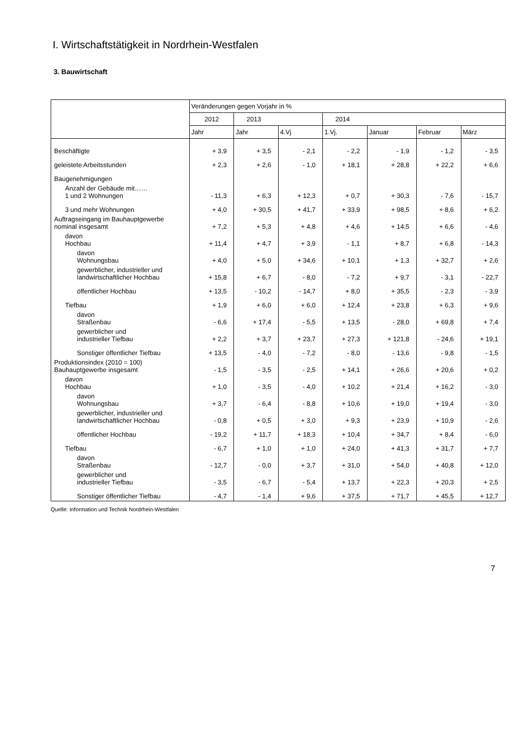I. Wirtschaftstätigkeit in Nordrhein-Westfalen
3. Bauwirtschaft
| | Veränderungen gegen Vorjahr in % | | | | | | |
| --- | --- | --- | --- | --- | --- | --- | --- |
| | 2012 | 2013 | | 2014 | | | |
| | Jahr | Jahr | 4.Vj | 1.Vj. | Januar | Februar | März |
| Beschäftigte | + 3,9 | + 3,5 | - 2,1 | - 2,2 | - 1,9 | - 1,2 | - 3,5 |
| geleistete Arbeitsstunden | + 2,3 | + 2,6 | - 1,0 | + 18,1 | + 28,8 | + 22,2 | + 6,6 |
| Baugenehmigungen | | | | | | | |
| Anzahl der Gebäude mit…… 1 und 2 Wohnungen | - 11,3 | + 6,3 | + 12,3 | + 0,7 | + 30,3 | - 7,6 | - 15,7 |
| 3 und mehr Wohnungen | + 4,0 | + 30,5 | + 41,7 | + 33,9 | + 98,5 | + 8,6 | + 6,2 |
| Auftragseingang im Bauhauptgewerbe nominal insgesamt | + 7,2 | + 5,3 | + 4,8 | + 4,6 | + 14,5 | + 6,6 | - 4,6 |
| davon Hochbau | + 11,4 | + 4,7 | + 3,9 | - 1,1 | + 8,7 | + 6,8 | - 14,3 |
| davon Wohnungsbau | + 4,0 | + 5,0 | + 34,6 | + 10,1 | + 1,3 | + 32,7 | + 2,6 |
| gewerblicher, industrieller und landwirtschaftlicher Hochbau | + 15,8 | + 6,7 | - 8,0 | - 7,2 | + 9,7 | - 3,1 | - 22,7 |
| öffentlicher Hochbau | + 13,5 | - 10,2 | - 14,7 | + 8,0 | + 35,5 | - 2,3 | - 3,9 |
| Tiefbau | + 1,9 | + 6,0 | + 6,0 | + 12,4 | + 23,8 | + 6,3 | + 9,6 |
| davon Straßenbau | - 6,6 | + 17,4 | - 5,5 | + 13,5 | - 28,0 | + 69,8 | + 7,4 |
| gewerblicher und industrieller Tiefbau | + 2,2 | + 3,7 | + 23,7 | + 27,3 | + 121,8 | - 24,6 | + 19,1 |
| Sonstiger öffentlicher Tiefbau | + 13,5 | - 4,0 | - 7,2 | - 8,0 | - 13,6 | - 9,8 | - 1,5 |
| Produktionsindex (2010 = 100) Bauhauptgewerbe insgesamt | - 1,5 | - 3,5 | - 2,5 | + 14,1 | + 26,6 | + 20,6 | + 0,2 |
| davon Hochbau | + 1,0 | - 3,5 | - 4,0 | + 10,2 | + 21,4 | + 16,2 | - 3,0 |
| davon Wohnungsbau | + 3,7 | - 6,4 | - 8,8 | + 10,6 | + 19,0 | + 19,4 | - 3,0 |
| gewerblicher, industrieller und landwirtschaftlicher Hochbau | - 0,8 | + 0,5 | + 3,0 | + 9,3 | + 23,9 | + 10,9 | - 2,6 |
| öffentlicher Hochbau | - 19,2 | + 11,7 | + 18,3 | + 10,4 | + 34,7 | + 8,4 | - 6,0 |
| Tiefbau | - 6,7 | + 1,0 | + 1,0 | + 24,0 | + 41,3 | + 31,7 | + 7,7 |
| davon Straßenbau | - 12,7 | - 0,0 | + 3,7 | + 31,0 | + 54,0 | + 40,8 | + 12,0 |
| gewerblicher und industrieller Tiefbau | - 3,5 | - 6,7 | - 5,4 | + 13,7 | + 22,3 | + 20,3 | + 2,5 |
| Sonstiger öffentlicher Tiefbau | - 4,7 | - 1,4 | + 9,6 | + 37,5 | + 71,7 | + 45,5 | + 12,7 |
Quelle: Information und Technik Nordrhein-Westfalen
7